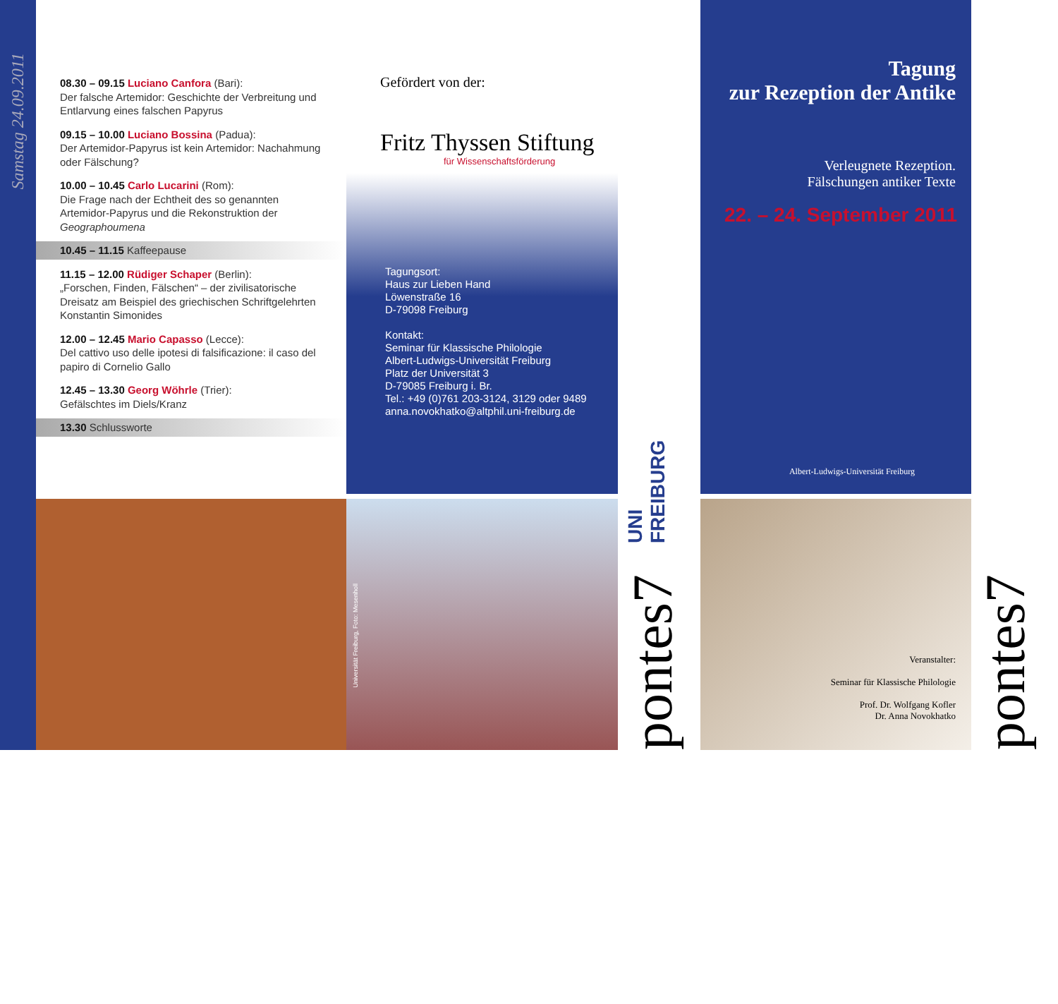Samstag 24.09.2011
08.30 – 09.15 Luciano Canfora (Bari):
Der falsche Artemidor: Geschichte der Verbreitung und Entlarvung eines falschen Papyrus
09.15 – 10.00 Luciano Bossina (Padua):
Der Artemidor-Papyrus ist kein Artemidor: Nachahmung oder Fälschung?
10.00 – 10.45 Carlo Lucarini (Rom):
Die Frage nach der Echtheit des so genannten Artemidor-Papyrus und die Rekonstruktion der Geographoumena
10.45 – 11.15 Kaffeepause
11.15 – 12.00 Rüdiger Schaper (Berlin):
„Forschen, Finden, Fälschen“ – der zivilisatorische Dreisatz am Beispiel des griechischen Schriftgelehrten Konstantin Simonides
12.00 – 12.45 Mario Capasso (Lecce):
Del cattivo uso delle ipotesi di falsificazione: il caso del papiro di Cornelio Gallo
12.45 – 13.30 Georg Wöhrle (Trier):
Gefälschtes im Diels/Kranz
13.30 Schlussworte
Gefördert von der:
Fritz Thyssen Stiftung
für Wissenschaftsförderung
Tagungsort:
Haus zur Lieben Hand
Löwenstraße 16
D-79098 Freiburg
Kontakt:
Seminar für Klassische Philologie
Albert-Ludwigs-Universität Freiburg
Platz der Universität 3
D-79085 Freiburg i. Br.
Tel.: +49 (0)761 203-3124, 3129 oder 9489
anna.novokhatko@altphil.uni-freiburg.de
pontes7
UNI FREIBURG
Tagung
zur Rezeption der Antike
Verleugnete Rezeption.
Fälschungen antiker Texte
22. – 24. September 2011
Albert-Ludwigs-Universität Freiburg
pontes7
Universität Freiburg, Foto: Mesenholl
Veranstalter:
Seminar für Klassische Philologie
Prof. Dr. Wolfgang Kofler
Dr. Anna Novokhatko